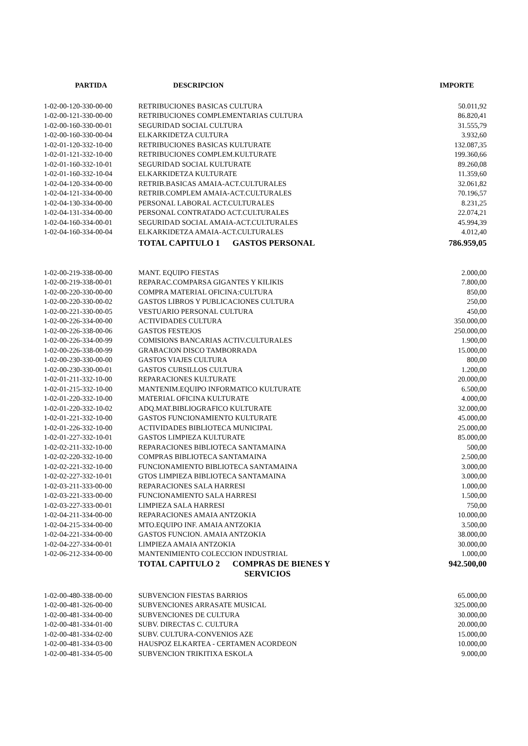| PARTIDA | DESCRIPCION | IMPORTE |
| --- | --- | --- |
| 1-02-00-120-330-00-00 | RETRIBUCIONES BASICAS CULTURA | 50.011,92 |
| 1-02-00-121-330-00-00 | RETRIBUCIONES COMPLEMENTARIAS CULTURA | 86.820,41 |
| 1-02-00-160-330-00-01 | SEGURIDAD SOCIAL CULTURA | 31.555,79 |
| 1-02-00-160-330-00-04 | ELKARKIDETZA CULTURA | 3.932,60 |
| 1-02-01-120-332-10-00 | RETRIBUCIONES BASICAS KULTURATE | 132.087,35 |
| 1-02-01-121-332-10-00 | RETRIBUCIONES COMPLEM.KULTURATE | 199.360,66 |
| 1-02-01-160-332-10-01 | SEGURIDAD SOCIAL KULTURATE | 89.260,08 |
| 1-02-01-160-332-10-04 | ELKARKIDETZA KULTURATE | 11.359,60 |
| 1-02-04-120-334-00-00 | RETRIB.BASICAS AMAIA-ACT.CULTURALES | 32.061,82 |
| 1-02-04-121-334-00-00 | RETRIB.COMPLEM AMAIA-ACT.CULTURALES | 70.196,57 |
| 1-02-04-130-334-00-00 | PERSONAL LABORAL ACT.CULTURALES | 8.231,25 |
| 1-02-04-131-334-00-00 | PERSONAL CONTRATADO ACT.CULTURALES | 22.074,21 |
| 1-02-04-160-334-00-01 | SEGURIDAD SOCIAL AMAIA-ACT.CULTURALES | 45.994,39 |
| 1-02-04-160-334-00-04 | ELKARKIDETZA AMAIA-ACT.CULTURALES | 4.012,40 |
| | TOTAL CAPITULO 1 GASTOS PERSONAL | 786.959,05 |
| 1-02-00-219-338-00-00 | MANT. EQUIPO FIESTAS | 2.000,00 |
| 1-02-00-219-338-00-01 | REPARAC.COMPARSA GIGANTES Y KILIKIS | 7.800,00 |
| 1-02-00-220-330-00-00 | COMPRA MATERIAL OFICINA:CULTURA | 850,00 |
| 1-02-00-220-330-00-02 | GASTOS LIBROS Y PUBLICACIONES CULTURA | 250,00 |
| 1-02-00-221-330-00-05 | VESTUARIO PERSONAL CULTURA | 450,00 |
| 1-02-00-226-334-00-00 | ACTIVIDADES CULTURA | 350.000,00 |
| 1-02-00-226-338-00-06 | GASTOS FESTEJOS | 250.000,00 |
| 1-02-00-226-334-00-99 | COMISIONS BANCARIAS ACTIV.CULTURALES | 1.900,00 |
| 1-02-00-226-338-00-99 | GRABACION DISCO TAMBORRADA | 15.000,00 |
| 1-02-00-230-330-00-00 | GASTOS VIAJES CULTURA | 800,00 |
| 1-02-00-230-330-00-01 | GASTOS CURSILLOS CULTURA | 1.200,00 |
| 1-02-01-211-332-10-00 | REPARACIONES KULTURATE | 20.000,00 |
| 1-02-01-215-332-10-00 | MANTENIM.EQUIPO INFORMATICO KULTURATE | 6.500,00 |
| 1-02-01-220-332-10-00 | MATERIAL OFICINA KULTURATE | 4.000,00 |
| 1-02-01-220-332-10-02 | ADQ.MAT.BIBLIOGRAFICO KULTURATE | 32.000,00 |
| 1-02-01-221-332-10-00 | GASTOS FUNCIONAMIENTO KULTURATE | 45.000,00 |
| 1-02-01-226-332-10-00 | ACTIVIDADES BIBLIOTECA MUNICIPAL | 25.000,00 |
| 1-02-01-227-332-10-01 | GASTOS LIMPIEZA KULTURATE | 85.000,00 |
| 1-02-02-211-332-10-00 | REPARACIONES BIBLIOTECA SANTAMAINA | 500,00 |
| 1-02-02-220-332-10-00 | COMPRAS BIBLIOTECA SANTAMAINA | 2.500,00 |
| 1-02-02-221-332-10-00 | FUNCIONAMIENTO BIBLIOTECA SANTAMAINA | 3.000,00 |
| 1-02-02-227-332-10-01 | GTOS LIMPIEZA BIBLIOTECA SANTAMAINA | 3.000,00 |
| 1-02-03-211-333-00-00 | REPARACIONES SALA HARRESI | 1.000,00 |
| 1-02-03-221-333-00-00 | FUNCIONAMIENTO SALA HARRESI | 1.500,00 |
| 1-02-03-227-333-00-01 | LIMPIEZA SALA HARRESI | 750,00 |
| 1-02-04-211-334-00-00 | REPARACIONES AMAIA ANTZOKIA | 10.000,00 |
| 1-02-04-215-334-00-00 | MTO.EQUIPO INF. AMAIA ANTZOKIA | 3.500,00 |
| 1-02-04-221-334-00-00 | GASTOS FUNCION. AMAIA ANTZOKIA | 38.000,00 |
| 1-02-04-227-334-00-01 | LIMPIEZA AMAIA ANTZOKIA | 30.000,00 |
| 1-02-06-212-334-00-00 | MANTENIMIENTO COLECCION INDUSTRIAL | 1.000,00 |
| | TOTAL CAPITULO 2 COMPRAS DE BIENES Y SERVICIOS | 942.500,00 |
| 1-02-00-480-338-00-00 | SUBVENCION FIESTAS BARRIOS | 65.000,00 |
| 1-02-00-481-326-00-00 | SUBVENCIONES ARRASATE MUSICAL | 325.000,00 |
| 1-02-00-481-334-00-00 | SUBVENCIONES DE CULTURA | 30.000,00 |
| 1-02-00-481-334-01-00 | SUBV. DIRECTAS C. CULTURA | 20.000,00 |
| 1-02-00-481-334-02-00 | SUBV. CULTURA-CONVENIOS AZE | 15.000,00 |
| 1-02-00-481-334-03-00 | HAUSPOZ ELKARTEA - CERTAMEN ACORDEON | 10.000,00 |
| 1-02-00-481-334-05-00 | SUBVENCION TRIKITIXA ESKOLA | 9.000,00 |